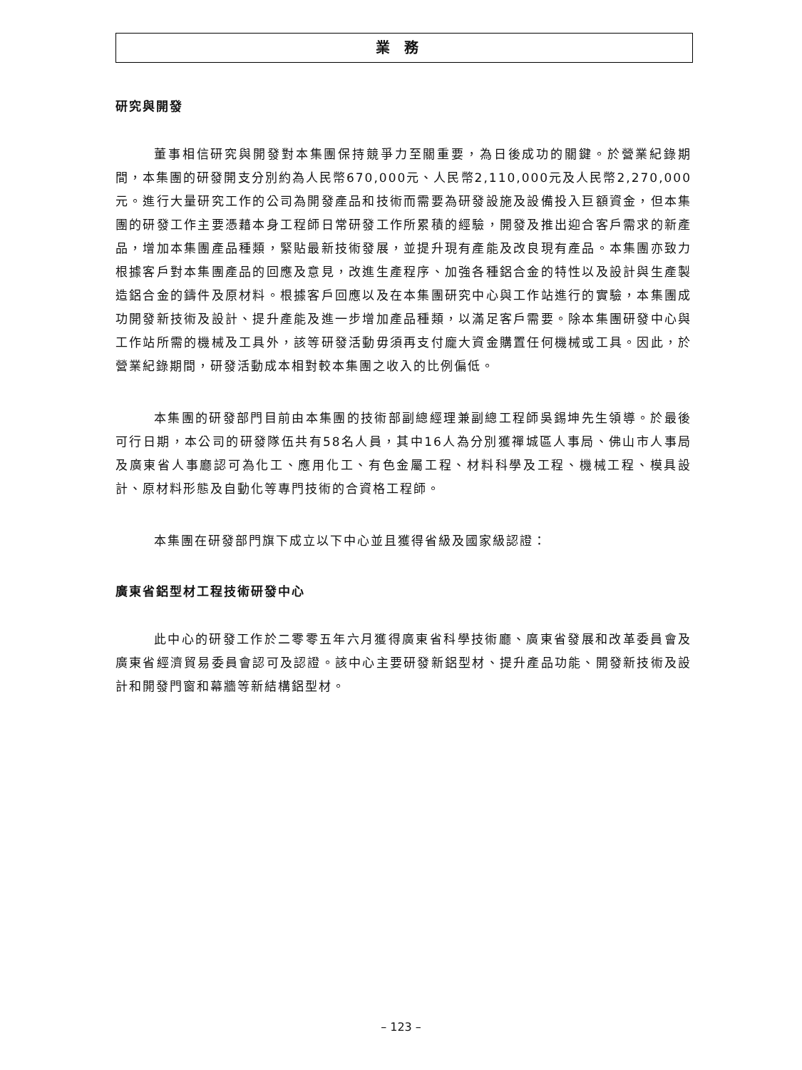業務
研究與開發
董事相信研究與開發對本集團保持競爭力至關重要，為日後成功的關鍵。於營業紀錄期間，本集團的研發開支分別約為人民幣670,000元、人民幣2,110,000元及人民幣2,270,000元。進行大量研究工作的公司為開發產品和技術而需要為研發設施及設備投入巨額資金，但本集團的研發工作主要憑藉本身工程師日常研發工作所累積的經驗，開發及推出迎合客戶需求的新產品，增加本集團產品種類，緊貼最新技術發展，並提升現有產能及改良現有產品。本集團亦致力根據客戶對本集團產品的回應及意見，改進生產程序、加強各種鋁合金的特性以及設計與生產製造鋁合金的鑄件及原材料。根據客戶回應以及在本集團研究中心與工作站進行的實驗，本集團成功開發新技術及設計、提升產能及進一步增加產品種類，以滿足客戶需要。除本集團研發中心與工作站所需的機械及工具外，該等研發活動毋須再支付龐大資金購置任何機械或工具。因此，於營業紀錄期間，研發活動成本相對較本集團之收入的比例偏低。
本集團的研發部門目前由本集團的技術部副總經理兼副總工程師吳錫坤先生領導。於最後可行日期，本公司的研發隊伍共有58名人員，其中16人為分別獲禪城區人事局、佛山市人事局及廣東省人事廳認可為化工、應用化工、有色金屬工程、材料科學及工程、機械工程、模具設計、原材料形態及自動化等專門技術的合資格工程師。
本集團在研發部門旗下成立以下中心並且獲得省級及國家級認證：
廣東省鋁型材工程技術研發中心
此中心的研發工作於二零零五年六月獲得廣東省科學技術廳、廣東省發展和改革委員會及廣東省經濟貿易委員會認可及認證。該中心主要研發新鋁型材、提升產品功能、開發新技術及設計和開發門窗和幕牆等新結構鋁型材。
– 123 –